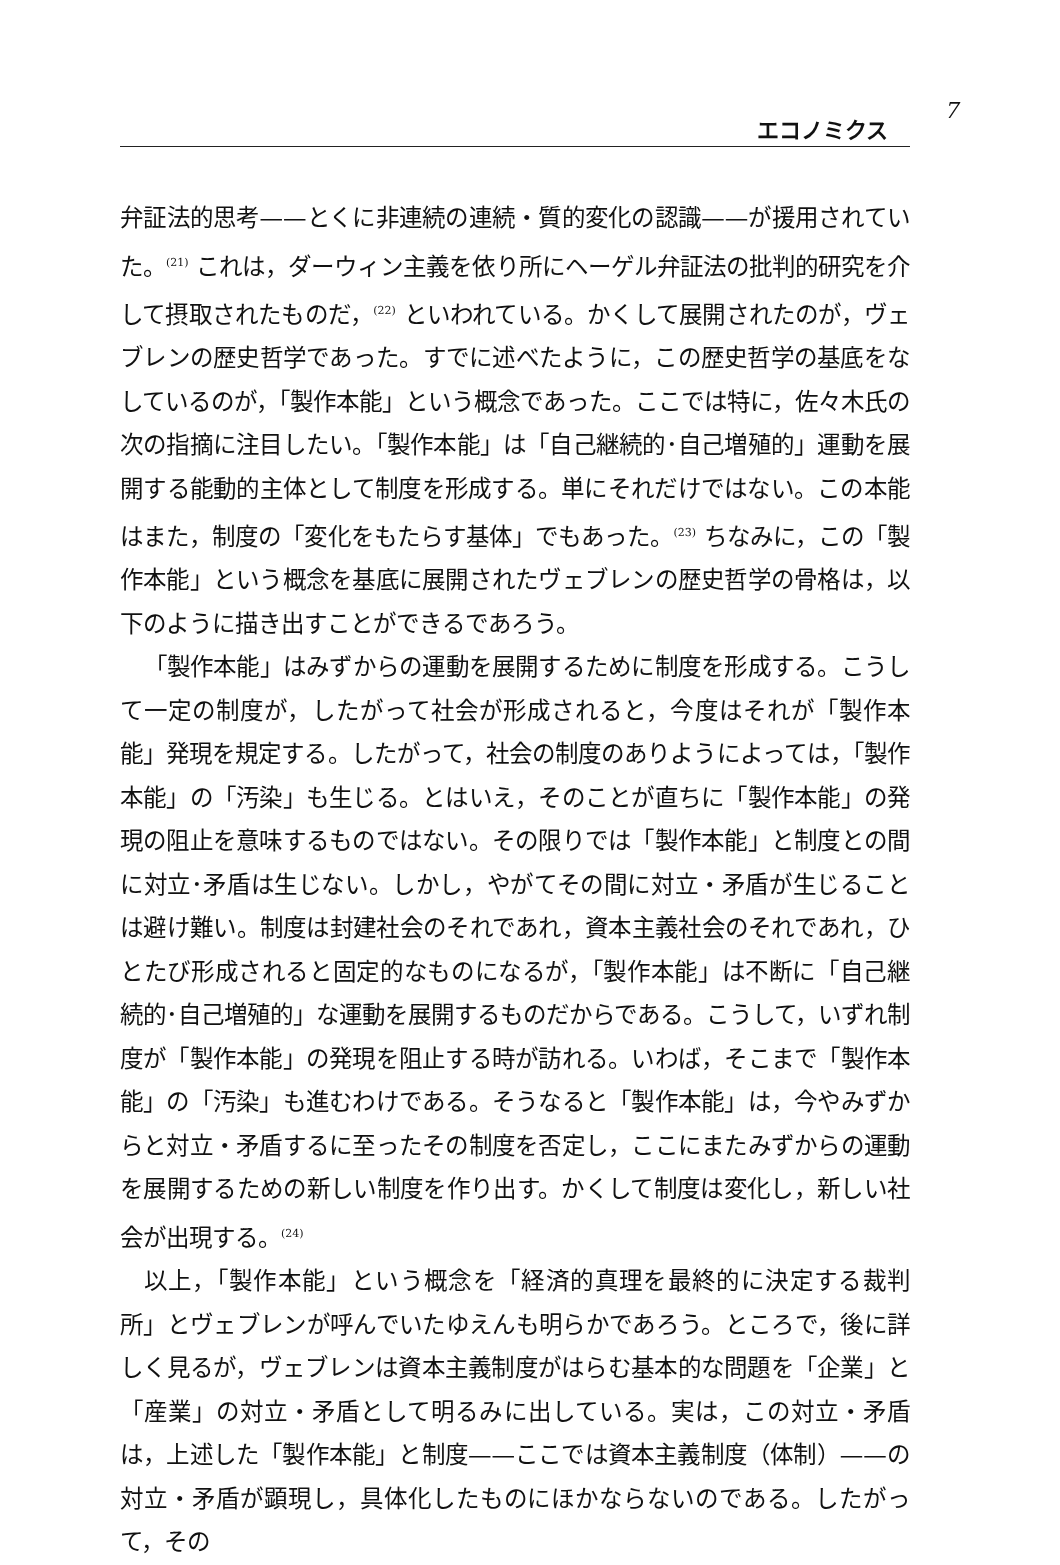エコノミクス
7
弁証法的思考——とくに非連続の連続・質的変化の認識——が援用されていた。<sup>(21)</sup> これは，ダーウィン主義を依り所にヘーゲル弁証法の批判的研究を介して摂取されたものだ，<sup>(22)</sup> といわれている。かくして展開されたのが，ヴェブレンの歴史哲学であった。すでに述べたように，この歴史哲学の基底をなしているのが，「製作本能」という概念であった。ここでは特に，佐々木氏の次の指摘に注目したい。「製作本能」は「自己継続的･自己増殖的」運動を展開する能動的主体として制度を形成する。単にそれだけではない。この本能はまた，制度の「変化をもたらす基体」でもあった。<sup>(23)</sup> ちなみに，この「製作本能」という概念を基底に展開されたヴェブレンの歴史哲学の骨格は，以下のように描き出すことができるであろう。
「製作本能」はみずからの運動を展開するために制度を形成する。こうして一定の制度が，したがって社会が形成されると，今度はそれが「製作本能」発現を規定する。したがって，社会の制度のありようによっては，「製作本能」の「汚染」も生じる。とはいえ，そのことが直ちに「製作本能」の発現の阻止を意味するものではない。その限りでは「製作本能」と制度との間に対立･矛盾は生じない。しかし，やがてその間に対立・矛盾が生じることは避け難い。制度は封建社会のそれであれ，資本主義社会のそれであれ，ひとたび形成されると固定的なものになるが，「製作本能」は不断に「自己継続的･自己増殖的」な運動を展開するものだからである。こうして，いずれ制度が「製作本能」の発現を阻止する時が訪れる。いわば，そこまで「製作本能」の「汚染」も進むわけである。そうなると「製作本能」は，今やみずからと対立・矛盾するに至ったその制度を否定し，ここにまたみずからの運動を展開するための新しい制度を作り出す。かくして制度は変化し，新しい社会が出現する。<sup>(24)</sup>
以上，「製作本能」という概念を「経済的真理を最終的に決定する裁判所」とヴェブレンが呼んでいたゆえんも明らかであろう。ところで，後に詳しく見るが，ヴェブレンは資本主義制度がはらむ基本的な問題を「企業」と「産業」の対立・矛盾として明るみに出している。実は，この対立・矛盾は，上述した「製作本能」と制度——ここでは資本主義制度（体制）——の対立・矛盾が顕現し，具体化したものにほかならないのである。したがって，その